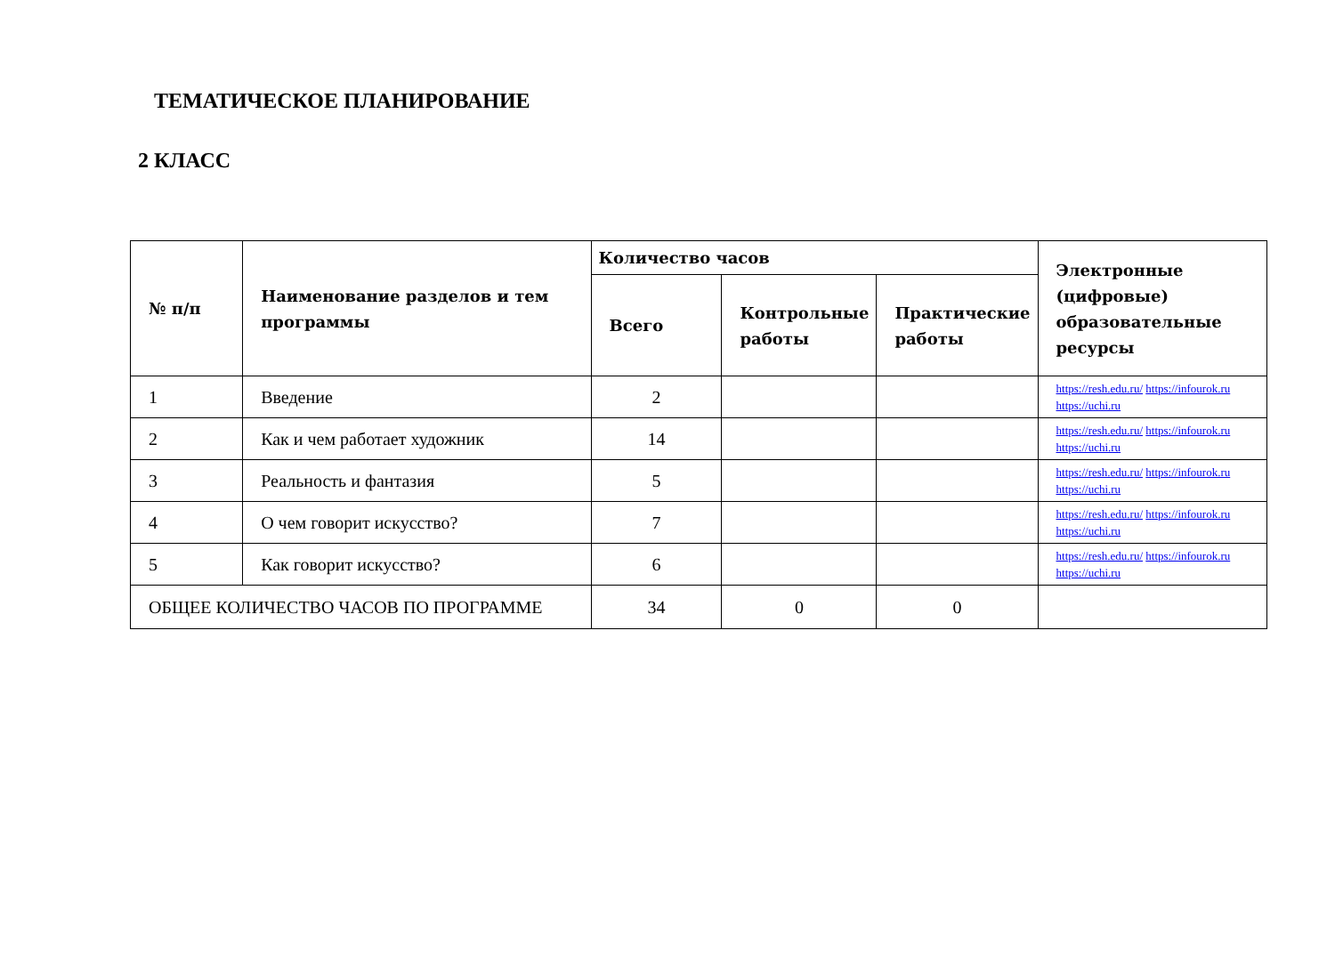ТЕМАТИЧЕСКОЕ ПЛАНИРОВАНИЕ
2 КЛАСС
| № п/п | Наименование разделов и тем программы | Количество часов | | | Электронные (цифровые) образовательные ресурсы |
| --- | --- | --- | --- | --- | --- |
| | | Всего | Контрольные работы | Практические работы | |
| 1 | Введение | 2 | | | https://resh.edu.ru/ https://infourok.ru https://uchi.ru |
| 2 | Как и чем работает художник | 14 | | | https://resh.edu.ru/ https://infourok.ru https://uchi.ru |
| 3 | Реальность и фантазия | 5 | | | https://resh.edu.ru/ https://infourok.ru https://uchi.ru |
| 4 | О чем говорит искусство? | 7 | | | https://resh.edu.ru/ https://infourok.ru https://uchi.ru |
| 5 | Как говорит искусство? | 6 | | | https://resh.edu.ru/ https://infourok.ru https://uchi.ru |
| ОБЩЕЕ КОЛИЧЕСТВО ЧАСОВ ПО ПРОГРАММЕ | | 34 | 0 | 0 | |